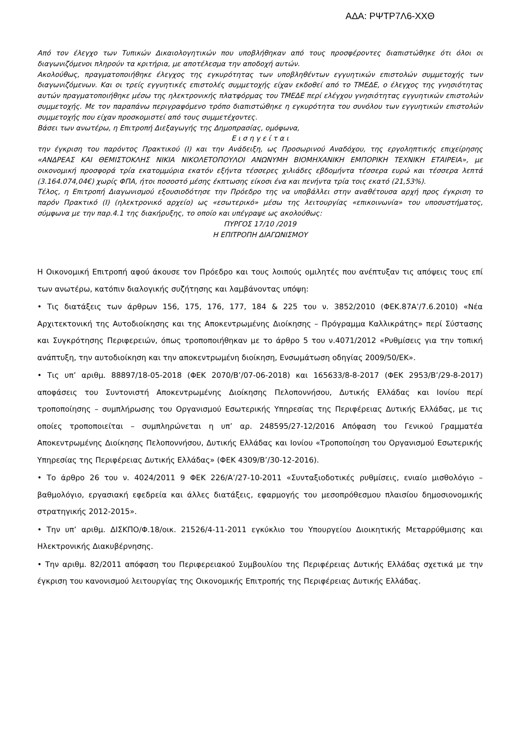ΑΔΑ: ΡΨΤΡ7Λ6-ΧΧΘ
Από τον έλεγχο των Τυπικών Δικαιολογητικών που υποβλήθηκαν από τους προσφέροντες διαπιστώθηκε ότι όλοι οι διαγωνιζόμενοι πληρούν τα κριτήρια, με αποτέλεσμα την αποδοχή αυτών.
Ακολούθως, πραγματοποιήθηκε έλεγχος της εγκυρότητας των υποβληθέντων εγγυητικών επιστολών συμμετοχής των διαγωνιζόμενων. Και οι τρείς εγγυητικές επιστολές συμμετοχής είχαν εκδοθεί από το ΤΜΕΔΕ, ο έλεγχος της γνησιότητας αυτών πραγματοποιήθηκε μέσω της ηλεκτρονικής πλατφόρμας του ΤΜΕΔΕ περί ελέγχου γνησιότητας εγγυητικών επιστολών συμμετοχής. Με τον παραπάνω περιγραφόμενο τρόπο διαπιστώθηκε η εγκυρότητα του συνόλου των εγγυητικών επιστολών συμμετοχής που είχαν προσκομιστεί από τους συμμετέχοντες.
Βάσει των ανωτέρω, η Επιτροπή Διεξαγωγής της Δημοπρασίας, ομόφωνα,
Ε ι σ η γ ε ί τ α ι
την έγκριση του παρόντος Πρακτικού (Ι) και την Ανάδειξη, ως Προσωρινού Αναδόχου, της εργοληπτικής επιχείρησης «ΑΝΔΡΕΑΣ ΚΑΙ ΘΕΜΙΣΤΟΚΛΗΣ ΝΙΚΙΑ ΝΙΚΟΛΕΤΟΠΟΥΛΟΙ ΑΝΩΝΥΜΗ ΒΙΟΜΗΧΑΝΙΚΗ ΕΜΠΟΡΙΚΗ ΤΕΧΝΙΚΗ ΕΤΑΙΡΕΙΑ», με οικονομική προσφορά τρία εκατομμύρια εκατόν εξήντα τέσσερες χιλιάδες εβδομήντα τέσσερα ευρώ και τέσσερα λεπτά (3.164.074,04€) χωρίς ΦΠΑ, ήτοι ποσοστό μέσης έκπτωσης είκοσι ένα και πενήντα τρία τοις εκατό (21,53%).
Τέλος, η Επιτροπή Διαγωνισμού εξουσιοδότησε την Πρόεδρο της να υποβάλλει στην αναθέτουσα αρχή προς έγκριση το παρόν Πρακτικό (Ι) (ηλεκτρονικό αρχείο) ως «εσωτερικό» μέσω της λειτουργίας «επικοινωνία» του υποσυστήματος, σύμφωνα με την παρ.4.1 της διακήρυξης, το οποίο και υπέγραψε ως ακολούθως:
ΠΥΡΓΟΣ 17/10 /2019
Η ΕΠΙΤΡΟΠΗ ΔΙΑΓΩΝΙΣΜΟΥ
Η Οικονομική Επιτροπή αφού άκουσε τον Πρόεδρο και τους λοιπούς ομιλητές που ανέπτυξαν τις απόψεις τους επί των ανωτέρω, κατόπιν διαλογικής συζήτησης και λαμβάνοντας υπόψη:
• Τις διατάξεις των άρθρων 156, 175, 176, 177, 184 & 225 του ν. 3852/2010 (ΦΕΚ.87Α’/7.6.2010) «Νέα Αρχιτεκτονική της Αυτοδιοίκησης και της Αποκεντρωμένης Διοίκησης – Πρόγραμμα Καλλικράτης» περί Σύστασης και Συγκρότησης Περιφερειών, όπως τροποποιήθηκαν με το άρθρο 5 του ν.4071/2012 «Ρυθμίσεις για την τοπική ανάπτυξη, την αυτοδιοίκηση και την αποκεντρωμένη διοίκηση, Ενσωμάτωση οδηγίας 2009/50/ΕΚ».
• Τις υπ’ αριθμ. 88897/18-05-2018 (ΦΕΚ 2070/Β’/07-06-2018) και 165633/8-8-2017 (ΦΕΚ 2953/Β’/29-8-2017) αποφάσεις του Συντονιστή Αποκεντρωμένης Διοίκησης Πελοποννήσου, Δυτικής Ελλάδας και Ιονίου περί τροποποίησης – συμπλήρωσης του Οργανισμού Εσωτερικής Υπηρεσίας της Περιφέρειας Δυτικής Ελλάδας, με τις οποίες τροποποιείται – συμπληρώνεται η υπ’ αρ. 248595/27-12/2016 Απόφαση του Γενικού Γραμματέα Αποκεντρωμένης Διοίκησης Πελοποννήσου, Δυτικής Ελλάδας και Ιονίου «Τροποποίηση του Οργανισμού Εσωτερικής Υπηρεσίας της Περιφέρειας Δυτικής Ελλάδας» (ΦΕΚ 4309/Β’/30-12-2016).
• Το άρθρο 26 του ν. 4024/2011 9 ΦΕΚ 226/Α’/27-10-2011 «Συνταξιοδοτικές ρυθμίσεις, ενιαίο μισθολόγιο – βαθμολόγιο, εργασιακή εφεδρεία και άλλες διατάξεις, εφαρμογής του μεσοπρόθεσμου πλαισίου δημοσιονομικής στρατηγικής 2012-2015».
• Την υπ’ αριθμ. ΔΙΣΚΠΟ/Φ.18/οικ. 21526/4-11-2011 εγκύκλιο του Υπουργείου Διοικητικής Μεταρρύθμισης και Ηλεκτρονικής Διακυβέρνησης.
• Την αριθμ. 82/2011 απόφαση του Περιφερειακού Συμβουλίου της Περιφέρειας Δυτικής Ελλάδας σχετικά με την έγκριση του κανονισμού λειτουργίας της Οικονομικής Επιτροπής της Περιφέρειας Δυτικής Ελλάδας.